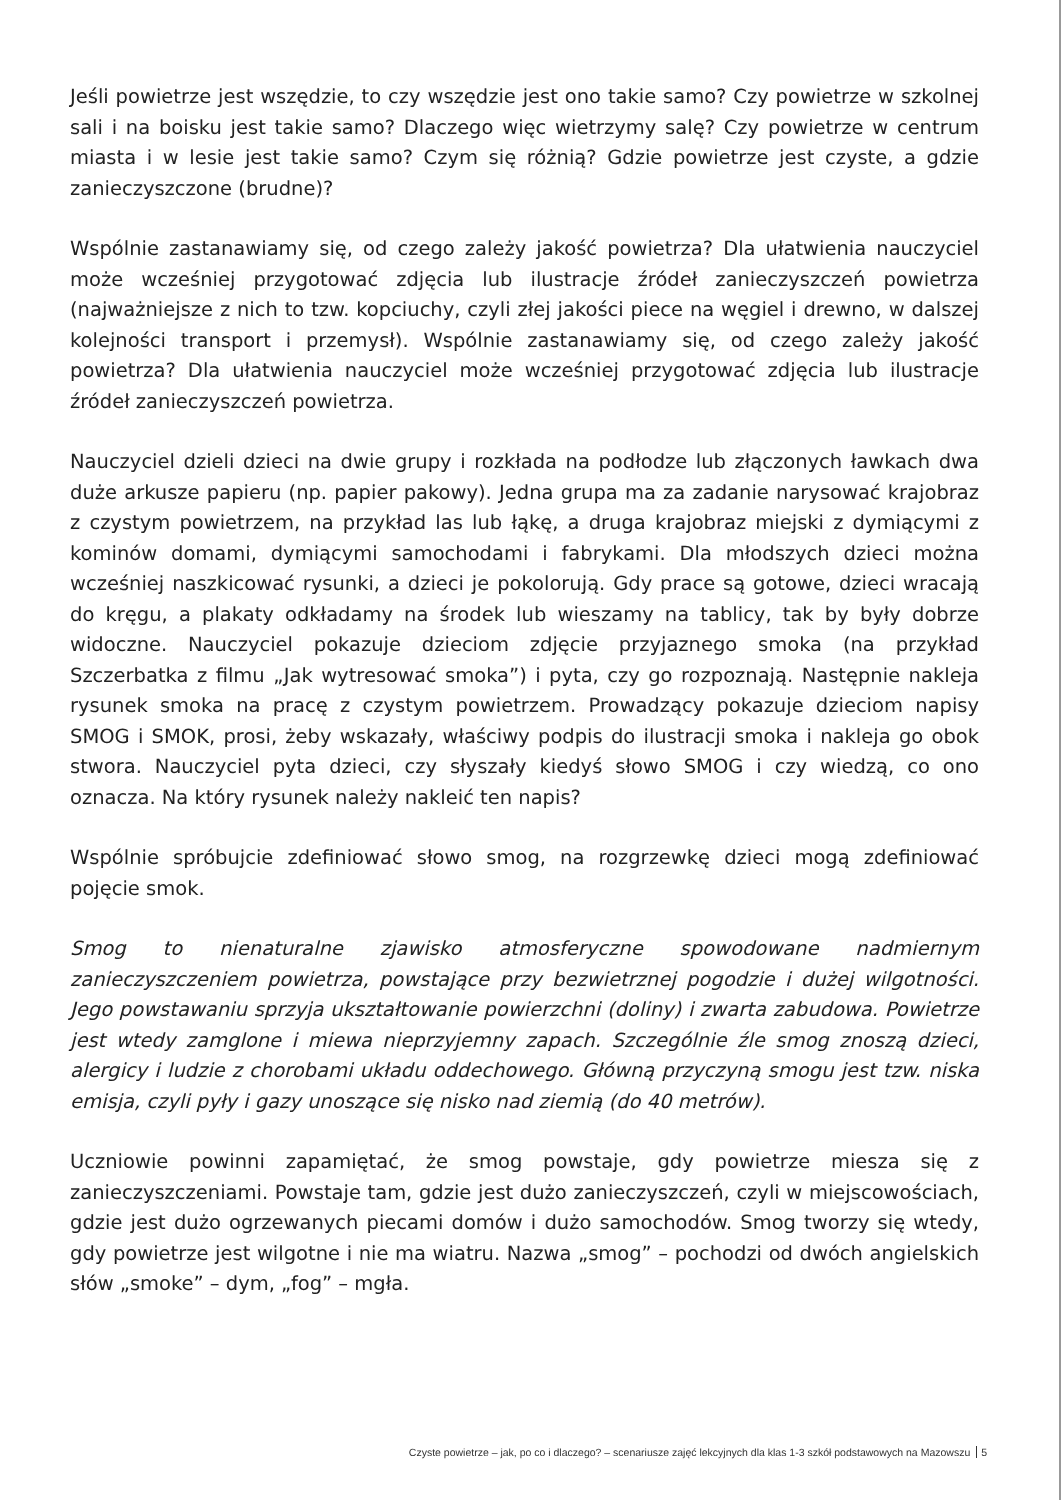Jeśli powietrze jest wszędzie, to czy wszędzie jest ono takie samo? Czy powietrze w szkolnej sali i na boisku jest takie samo? Dlaczego więc wietrzymy salę? Czy powietrze w centrum miasta i w lesie jest takie samo? Czym się różnią? Gdzie powietrze jest czyste, a gdzie zanieczyszczone (brudne)?
Wspólnie zastanawiamy się, od czego zależy jakość powietrza? Dla ułatwienia nauczyciel może wcześniej przygotować zdjęcia lub ilustracje źródeł zanieczyszczeń powietrza (najważniejsze z nich to tzw. kopciuchy, czyli złej jakości piece na węgiel i drewno, w dalszej kolejności transport i przemysł). Wspólnie zastanawiamy się, od czego zależy jakość powietrza? Dla ułatwienia nauczyciel może wcześniej przygotować zdjęcia lub ilustracje źródeł zanieczyszczeń powietrza.
Nauczyciel dzieli dzieci na dwie grupy i rozkłada na podłodze lub złączonych ławkach dwa duże arkusze papieru (np. papier pakowy). Jedna grupa ma za zadanie narysować krajobraz z czystym powietrzem, na przykład las lub łąkę, a druga krajobraz miejski z dymiącymi z kominów domami, dymiącymi samochodami i fabrykami. Dla młodszych dzieci można wcześniej naszkicować rysunki, a dzieci je pokolorują. Gdy prace są gotowe, dzieci wracają do kręgu, a plakaty odkładamy na środek lub wieszamy na tablicy, tak by były dobrze widoczne. Nauczyciel pokazuje dzieciom zdjęcie przyjaznego smoka (na przykład Szczerbatka z filmu „Jak wytresować smoka”) i pyta, czy go rozpoznają. Następnie nakleja rysunek smoka na pracę z czystym powietrzem. Prowadzący pokazuje dzieciom napisy SMOG i SMOK, prosi, żeby wskazały, właściwy podpis do ilustracji smoka i nakleja go obok stwora. Nauczyciel pyta dzieci, czy słyszały kiedyś słowo SMOG i czy wiedzą, co ono oznacza. Na który rysunek należy nakleić ten napis?
Wspólnie spróbujcie zdefiniować słowo smog, na rozgrzewkę dzieci mogą zdefiniować pojęcie smok.
Smog to nienaturalne zjawisko atmosferyczne spowodowane nadmiernym zanieczyszczeniem powietrza, powstające przy bezwietrznej pogodzie i dużej wilgotności. Jego powstawaniu sprzyja ukształtowanie powierzchni (doliny) i zwarta zabudowa. Powietrze jest wtedy zamglone i miewa nieprzyjemny zapach. Szczególnie źle smog znoszą dzieci, alergicy i ludzie z chorobami układu oddechowego. Główną przyczyną smogu jest tzw. niska emisja, czyli pyły i gazy unoszące się nisko nad ziemią (do 40 metrów).
Uczniowie powinni zapamiętać, że smog powstaje, gdy powietrze miesza się z zanieczyszczeniami. Powstaje tam, gdzie jest dużo zanieczyszczeń, czyli w miejscowościach, gdzie jest dużo ogrzewanych piecami domów i dużo samochodów. Smog tworzy się wtedy, gdy powietrze jest wilgotne i nie ma wiatru. Nazwa „smog” – pochodzi od dwóch angielskich słów „smoke” – dym, „fog” – mgła.
Czyste powietrze – jak, po co i dlaczego? – scenariusze zajęć lekcyjnych dla klas 1-3 szkół podstawowych na Mazowszu 5